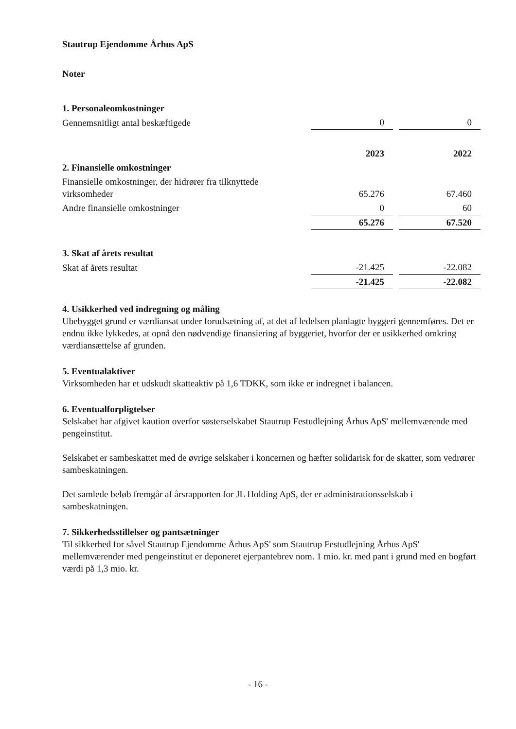Stautrup Ejendomme Århus ApS
Noter
| 1. Personaleomkostninger | | | |
| Gennemsnitligt antal beskæftigede | 0 | | 0 |
| | 2023 | | 2022 |
| 2. Finansielle omkostninger | | | |
| Finansielle omkostninger, der hidrører fra tilknyttede virksomheder | 65.276 | | 67.460 |
| Andre finansielle omkostninger | 0 | | 60 |
| | 65.276 | | 67.520 |
| 3. Skat af årets resultat | | | |
| Skat af årets resultat | -21.425 | | -22.082 |
| | -21.425 | | -22.082 |
4. Usikkerhed ved indregning og måling
Ubebygget grund er værdiansat under forudsætning af, at det af ledelsen planlagte byggeri gennemføres. Det er endnu ikke lykkedes, at opnå den nødvendige finansiering af byggeriet, hvorfor der er usikkerhed omkring værdiansættelse af grunden.
5. Eventualaktiver
Virksomheden har et udskudt skatteaktiv på 1,6 TDKK, som ikke er indregnet i balancen.
6. Eventualforpligtelser
Selskabet har afgivet kaution overfor søsterselskabet Stautrup Festudlejning Århus ApS' mellemværende med pengeinstitut.
Selskabet er sambeskattet med de øvrige selskaber i koncernen og hæfter solidarisk for de skatter, som vedrører sambeskatningen.
Det samlede beløb fremgår af årsrapporten for JL Holding ApS, der er administrationsselskab i sambeskatningen.
7. Sikkerhedsstillelser og pantsætninger
Til sikkerhed for såvel Stautrup Ejendomme Århus ApS' som Stautrup Festudlejning Århus ApS' mellemværender med pengeinstitut er deponeret ejerpantebrev nom. 1 mio. kr. med pant i grund med en bogført værdi på 1,3 mio. kr.
- 16 -